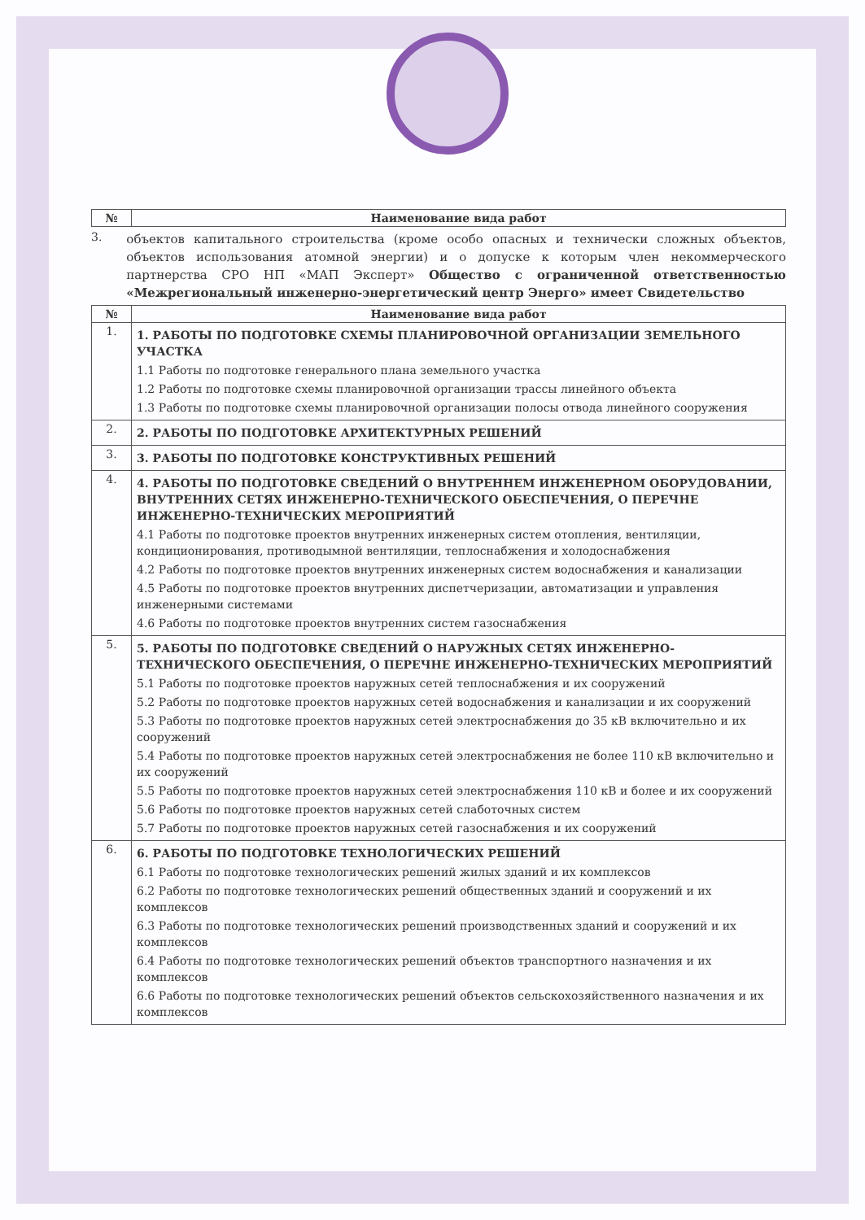| № | Наименование вида работ |
| --- | --- |
3.
объектов капитального строительства (кроме особо опасных и технически сложных объектов, объектов использования атомной энергии) и о допуске к которым член некоммерческого партнерства СРО НП «МАП Эксперт» Общество с ограниченной ответственностью «Межрегиональный инженерно-энергетический центр Энерго» имеет Свидетельство
| № | Наименование вида работ |
| --- | --- |
| 1. | 1. РАБОТЫ ПО ПОДГОТОВКЕ СХЕМЫ ПЛАНИРОВОЧНОЙ ОРГАНИЗАЦИИ ЗЕМЕЛЬНОГО УЧАСТКА 1.1 Работы по подготовке генерального плана земельного участка 1.2 Работы по подготовке схемы планировочной организации трассы линейного объекта 1.3 Работы по подготовке схемы планировочной организации полосы отвода линейного сооружения |
| 2. | 2. РАБОТЫ ПО ПОДГОТОВКЕ АРХИТЕКТУРНЫХ РЕШЕНИЙ |
| 3. | 3. РАБОТЫ ПО ПОДГОТОВКЕ КОНСТРУКТИВНЫХ РЕШЕНИЙ |
| 4. | 4. РАБОТЫ ПО ПОДГОТОВКЕ СВЕДЕНИЙ О ВНУТРЕННЕМ ИНЖЕНЕРНОМ ОБОРУДОВАНИИ, ВНУТРЕННИХ СЕТЯХ ИНЖЕНЕРНО-ТЕХНИЧЕСКОГО ОБЕСПЕЧЕНИЯ, О ПЕРЕЧНЕ ИНЖЕНЕРНО-ТЕХНИЧЕСКИХ МЕРОПРИЯТИЙ 4.1 Работы по подготовке проектов внутренних инженерных систем отопления, вентиляции, кондиционирования, противодымной вентиляции, теплоснабжения и холодоснабжения 4.2 Работы по подготовке проектов внутренних инженерных систем водоснабжения и канализации 4.5 Работы по подготовке проектов внутренних диспетчеризации, автоматизации и управления инженерными системами 4.6 Работы по подготовке проектов внутренних систем газоснабжения |
| 5. | 5. РАБОТЫ ПО ПОДГОТОВКЕ СВЕДЕНИЙ О НАРУЖНЫХ СЕТЯХ ИНЖЕНЕРНО-ТЕХНИЧЕСКОГО ОБЕСПЕЧЕНИЯ, О ПЕРЕЧНЕ ИНЖЕНЕРНО-ТЕХНИЧЕСКИХ МЕРОПРИЯТИЙ 5.1 Работы по подготовке проектов наружных сетей теплоснабжения и их сооружений 5.2 Работы по подготовке проектов наружных сетей водоснабжения и канализации и их сооружений 5.3 Работы по подготовке проектов наружных сетей электроснабжения до 35 кВ включительно и их сооружений 5.4 Работы по подготовке проектов наружных сетей электроснабжения не более 110 кВ включительно и их сооружений 5.5 Работы по подготовке проектов наружных сетей электроснабжения 110 кВ и более и их сооружений 5.6 Работы по подготовке проектов наружных сетей слаботочных систем 5.7 Работы по подготовке проектов наружных сетей газоснабжения и их сооружений |
| 6. | 6. РАБОТЫ ПО ПОДГОТОВКЕ ТЕХНОЛОГИЧЕСКИХ РЕШЕНИЙ 6.1 Работы по подготовке технологических решений жилых зданий и их комплексов 6.2 Работы по подготовке технологических решений общественных зданий и сооружений и их комплексов 6.3 Работы по подготовке технологических решений производственных зданий и сооружений и их комплексов 6.4 Работы по подготовке технологических решений объектов транспортного назначения и их комплексов 6.6 Работы по подготовке технологических решений объектов сельскохозяйственного назначения и их комплексов |